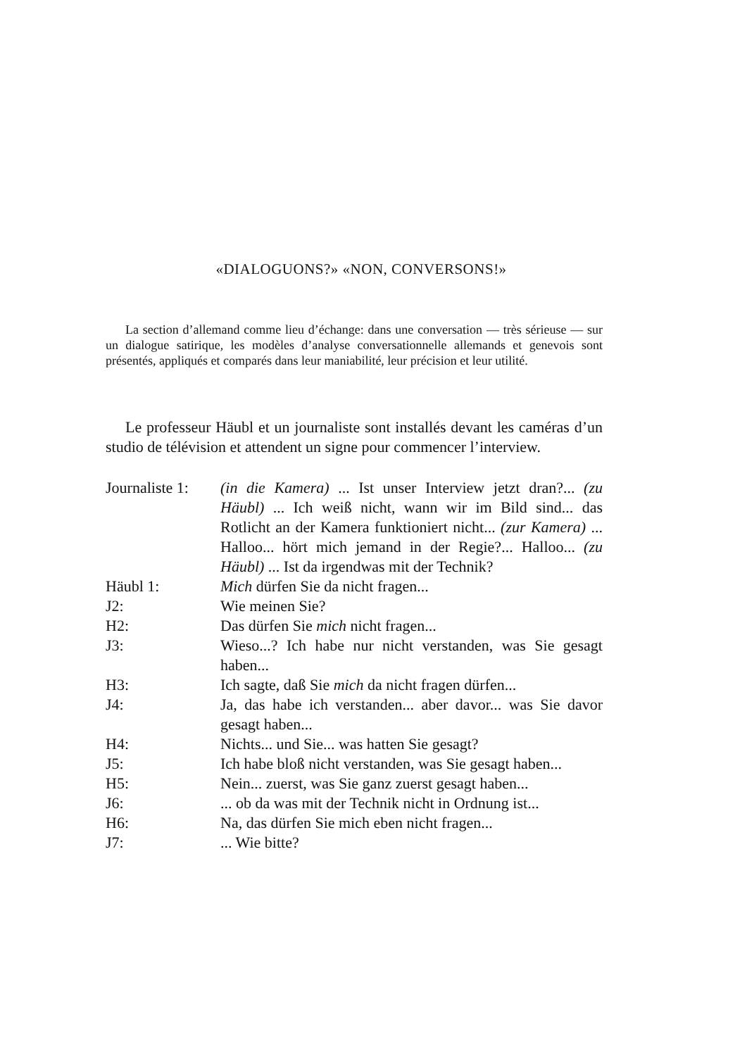«DIALOGUONS?» «NON, CONVERSONS!»
La section d’allemand comme lieu d’échange: dans une conversation — très sérieuse — sur un dialogue satirique, les modèles d’analyse conversationnelle allemands et genevois sont présentés, appliqués et comparés dans leur maniabilité, leur précision et leur utilité.
Le professeur Häubl et un journaliste sont installés devant les caméras d’un studio de télévision et attendent un signe pour commencer l’interview.
Journaliste 1:
(in die Kamera) ... Ist unser Interview jetzt dran?... (zu Häubl) ... Ich weiß nicht, wann wir im Bild sind... das Rotlicht an der Kamera funktioniert nicht... (zur Kamera) ... Halloo... hört mich jemand in der Regie?... Halloo... (zu Häubl) ... Ist da irgendwas mit der Technik?
Häubl 1: Mich dürfen Sie da nicht fragen...
J2: Wie meinen Sie?
H2: Das dürfen Sie mich nicht fragen...
J3: Wieso...? Ich habe nur nicht verstanden, was Sie gesagt haben...
H3: Ich sagte, daß Sie mich da nicht fragen dürfen...
J4: Ja, das habe ich verstanden... aber davor... was Sie davor gesagt haben...
H4: Nichts... und Sie... was hatten Sie gesagt?
J5: Ich habe bloß nicht verstanden, was Sie gesagt haben...
H5: Nein... zuerst, was Sie ganz zuerst gesagt haben...
J6: ... ob da was mit der Technik nicht in Ordnung ist...
H6: Na, das dürfen Sie mich eben nicht fragen...
J7: ... Wie bitte?